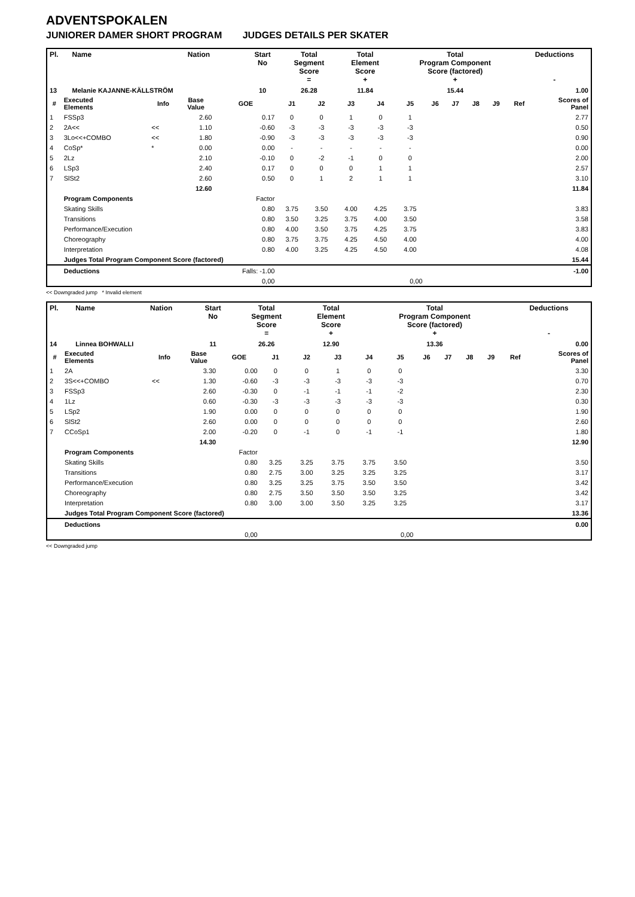ADVENTSPOKALEN
JUNIORER DAMER SHORT PROGRAM JUDGES DETAILS PER SKATER
| Pl. | Name | Nation | Start No | Total Segment Score = | Total Element Score + | Total Program Component Score (factored) + | Deductions - |
| --- | --- | --- | --- | --- | --- | --- | --- |
| 13 | Melanie KAJANNE-KÄLLSTRÖM | | 10 | 26.28 | 11.84 | 15.44 | 1.00 |
| # | Executed Elements | Info | Base Value | GOE | J1 | J2 | J3 | J4 | J5 | J6 | J7 | J8 | J9 | Ref | Scores of Panel |
| --- | --- | --- | --- | --- | --- | --- | --- | --- | --- | --- | --- | --- | --- | --- | --- |
| 1 | FSSp3 | | 2.60 | 0.17 | 0 | 0 | 1 | 0 | 1 | | | | | | 2.77 |
| 2 | 2A<< | << | 1.10 | -0.60 | -3 | -3 | -3 | -3 | -3 | | | | | | 0.50 |
| 3 | 3Lo<<+COMBO | << | 1.80 | -0.90 | -3 | -3 | -3 | -3 | -3 | | | | | | 0.90 |
| 4 | CoSp* | * | 0.00 | 0.00 | - | - | - | - | - | | | | | | 0.00 |
| 5 | 2Lz | | 2.10 | -0.10 | 0 | -2 | -1 | 0 | 0 | | | | | | 2.00 |
| 6 | LSp3 | | 2.40 | 0.17 | 0 | 0 | 0 | 1 | 1 | | | | | | 2.57 |
| 7 | SlSt2 | | 2.60 | 0.50 | 0 | 1 | 2 | 1 | 1 | | | | | | 3.10 |
| | | | 12.60 | | | | | | | | | | | | 11.84 |
| | Program Components | | | Factor | | | | | | | | | | | |
| | Skating Skills | | | 0.80 | 3.75 | 3.50 | 4.00 | 4.25 | 3.75 | | | | | | 3.83 |
| | Transitions | | | 0.80 | 3.50 | 3.25 | 3.75 | 4.00 | 3.50 | | | | | | 3.58 |
| | Performance/Execution | | | 0.80 | 4.00 | 3.50 | 3.75 | 4.25 | 3.75 | | | | | | 3.83 |
| | Choreography | | | 0.80 | 3.75 | 3.75 | 4.25 | 4.50 | 4.00 | | | | | | 4.00 |
| | Interpretation | | | 0.80 | 4.00 | 3.25 | 4.25 | 4.50 | 4.00 | | | | | | 4.08 |
| | Judges Total Program Component Score (factored) | | | | | | | | | | | | | | 15.44 |
| | Deductions | | | Falls: -1.00 | | | | | | | | | | | -1.00 |
| | | | | 0,00 | | | | | 0,00 | | | | | | |
<< Downgraded jump * Invalid element
| Pl. | Name | Nation | Start No | Total Segment Score = | Total Element Score + | Total Program Component Score (factored) + | Deductions - |
| --- | --- | --- | --- | --- | --- | --- | --- |
| 14 | Linnea BOHWALLI | | 11 | 26.26 | 12.90 | 13.36 | 0.00 |
| # | Executed Elements | Info | Base Value | GOE | J1 | J2 | J3 | J4 | J5 | J6 | J7 | J8 | J9 | Ref | Scores of Panel |
| --- | --- | --- | --- | --- | --- | --- | --- | --- | --- | --- | --- | --- | --- | --- | --- |
| 1 | 2A | | 3.30 | 0.00 | 0 | 0 | 1 | 0 | 0 | | | | | | 3.30 |
| 2 | 3S<<+COMBO | << | 1.30 | -0.60 | -3 | -3 | -3 | -3 | -3 | | | | | | 0.70 |
| 3 | FSSp3 | | 2.60 | -0.30 | 0 | -1 | -1 | -1 | -2 | | | | | | 2.30 |
| 4 | 1Lz | | 0.60 | -0.30 | -3 | -3 | -3 | -3 | -3 | | | | | | 0.30 |
| 5 | LSp2 | | 1.90 | 0.00 | 0 | 0 | 0 | 0 | 0 | | | | | | 1.90 |
| 6 | SlSt2 | | 2.60 | 0.00 | 0 | 0 | 0 | 0 | 0 | | | | | | 2.60 |
| 7 | CCoSp1 | | 2.00 | -0.20 | 0 | -1 | 0 | -1 | -1 | | | | | | 1.80 |
| | | | 14.30 | | | | | | | | | | | | 12.90 |
| | Program Components | | | Factor | | | | | | | | | | | |
| | Skating Skills | | | 0.80 | 3.25 | 3.25 | 3.75 | 3.75 | 3.50 | | | | | | 3.50 |
| | Transitions | | | 0.80 | 2.75 | 3.00 | 3.25 | 3.25 | 3.25 | | | | | | 3.17 |
| | Performance/Execution | | | 0.80 | 3.25 | 3.25 | 3.75 | 3.50 | 3.50 | | | | | | 3.42 |
| | Choreography | | | 0.80 | 2.75 | 3.50 | 3.50 | 3.50 | 3.25 | | | | | | 3.42 |
| | Interpretation | | | 0.80 | 3.00 | 3.00 | 3.50 | 3.25 | 3.25 | | | | | | 3.17 |
| | Judges Total Program Component Score (factored) | | | | | | | | | | | | | | 13.36 |
| | Deductions | | | | | | | | | | | | | | 0.00 |
| | | | | 0,00 | | | | | 0,00 | | | | | | |
<< Downgraded jump